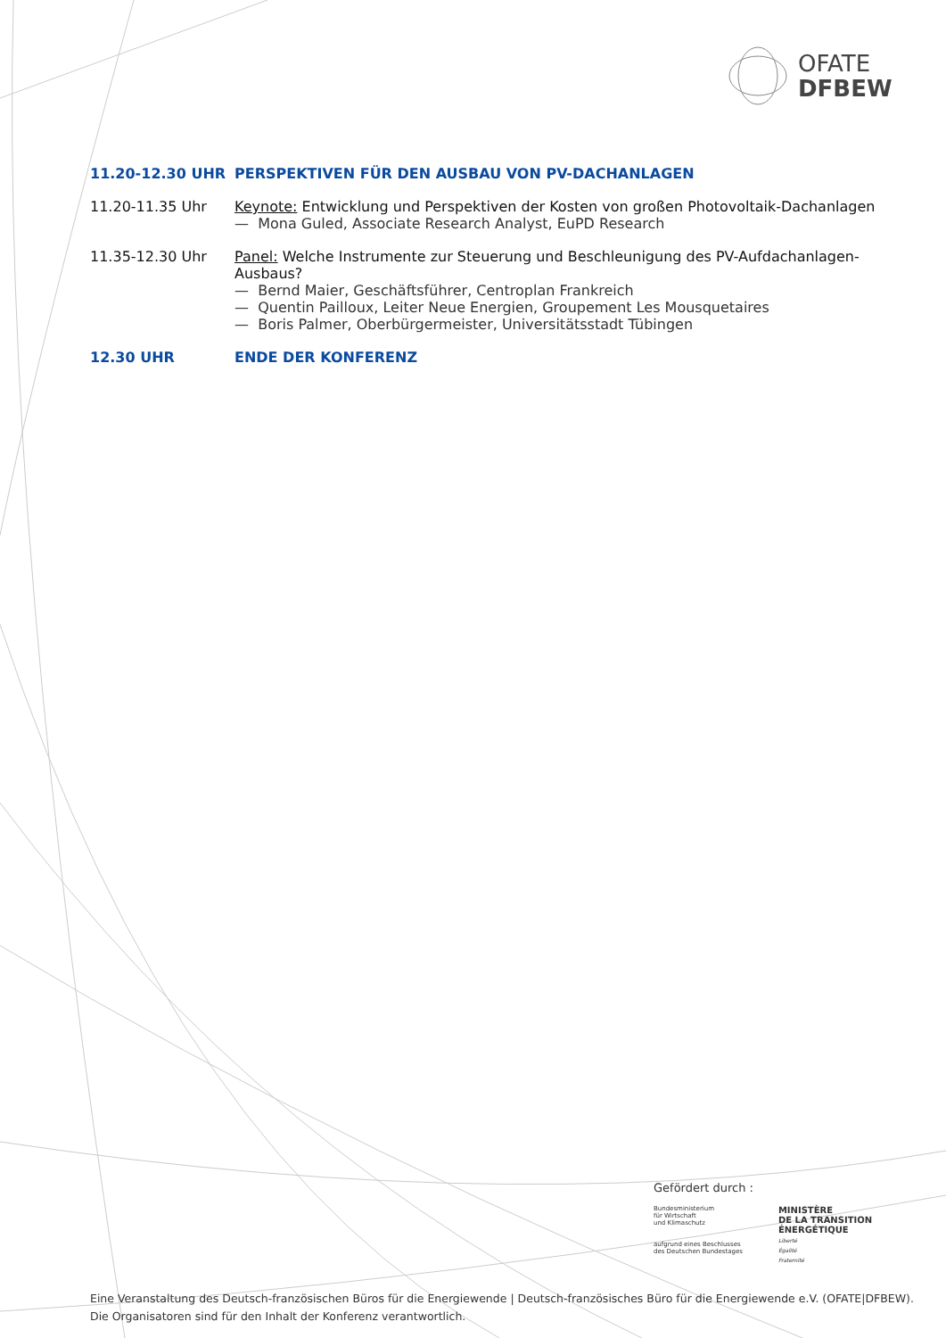OFATE
DFBEW
11.20-12.30 UHR PERSPEKTIVEN FÜR DEN AUSBAU VON PV-DACHANLAGEN
11.20-11.35 Uhr Keynote: Entwicklung und Perspektiven der Kosten von großen Photovoltaik-Dachanlagen
— Mona Guled, Associate Research Analyst, EuPD Research
11.35-12.30 Uhr Panel: Welche Instrumente zur Steuerung und Beschleunigung des PV-Aufdachanlagen-Ausbaus?
— Bernd Maier, Geschäftsführer, Centroplan Frankreich
— Quentin Pailloux, Leiter Neue Energien, Groupement Les Mousquetaires
— Boris Palmer, Oberbürgermeister, Universitätsstadt Tübingen
12.30 UHR ENDE DER KONFERENZ
Gefördert durch :
Bundesministerium
für Wirtschaft
und Klimaschutz
aufgrund eines Beschlusses
des Deutschen Bundestages
MINISTÈRE
DE LA TRANSITION
ÉNERGÉTIQUE
Liberté
Égalité
Fraternité
Eine Veranstaltung des Deutsch-französischen Büros für die Energiewende | Deutsch-französisches Büro für die Energiewende e.V. (OFATE|DFBEW).
Die Organisatoren sind für den Inhalt der Konferenz verantwortlich.